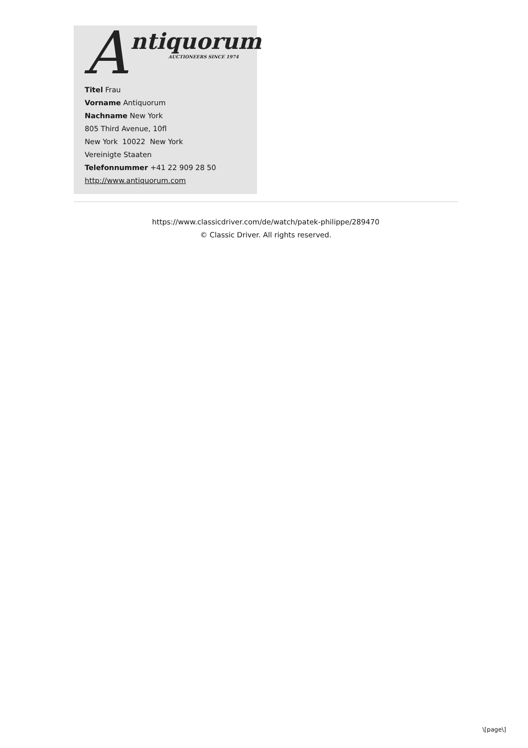A ntiquorum
AUCTIONEERS SINCE 1974
Titel Frau
Vorname Antiquorum
Nachname New York
805 Third Avenue, 10fl
New York 10022 New York
Vereinigte Staaten
Telefonnummer +41 22 909 28 50
http://www.antiquorum.com
https://www.classicdriver.com/de/watch/patek-philippe/289470
© Classic Driver. All rights reserved.
\[page\]